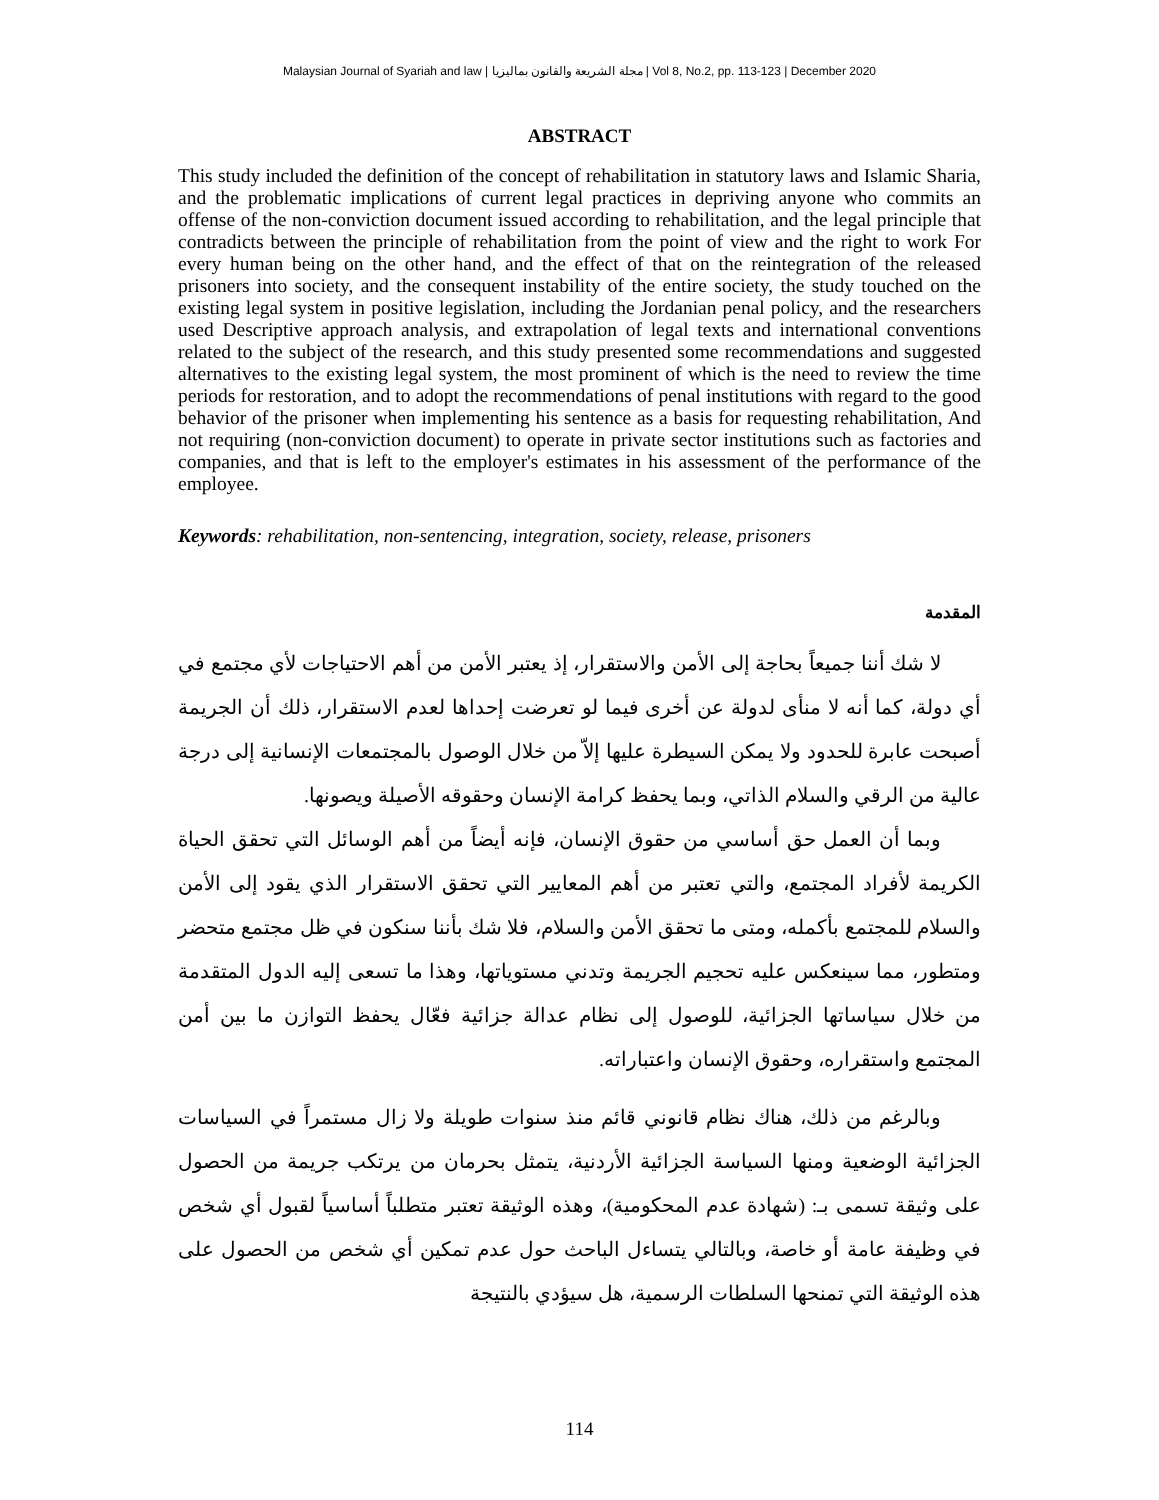Malaysian Journal of Syariah and law | مجلة الشريعة والقانون بماليزيا | Vol 8, No.2, pp. 113-123 | December 2020
ABSTRACT
This study included the definition of the concept of rehabilitation in statutory laws and Islamic Sharia, and the problematic implications of current legal practices in depriving anyone who commits an offense of the non-conviction document issued according to rehabilitation, and the legal principle that contradicts between the principle of rehabilitation from the point of view and the right to work For every human being on the other hand, and the effect of that on the reintegration of the released prisoners into society, and the consequent instability of the entire society, the study touched on the existing legal system in positive legislation, including the Jordanian penal policy, and the researchers used Descriptive approach analysis, and extrapolation of legal texts and international conventions related to the subject of the research, and this study presented some recommendations and suggested alternatives to the existing legal system, the most prominent of which is the need to review the time periods for restoration, and to adopt the recommendations of penal institutions with regard to the good behavior of the prisoner when implementing his sentence as a basis for requesting rehabilitation, And not requiring (non-conviction document) to operate in private sector institutions such as factories and companies, and that is left to the employer's estimates in his assessment of the performance of the employee.
Keywords: rehabilitation, non-sentencing, integration, society, release, prisoners
المقدمة
لا شك أننا جميعاً بحاجة إلى الأمن والاستقرار، إذ يعتبر الأمن من أهم الاحتياجات لأي مجتمع في أي دولة، كما أنه لا منأى لدولة عن أخرى فيما لو تعرضت إحداها لعدم الاستقرار، ذلك أن الجريمة أصبحت عابرة للحدود ولا يمكن السيطرة عليها إلاّ من خلال الوصول بالمجتمعات الإنسانية إلى درجة عالية من الرقي والسلام الذاتي، وبما يحفظ كرامة الإنسان وحقوقه الأصيلة ويصونها.
وبما أن العمل حق أساسي من حقوق الإنسان، فإنه أيضاً من أهم الوسائل التي تحقق الحياة الكريمة لأفراد المجتمع، والتي تعتبر من أهم المعايير التي تحقق الاستقرار الذي يقود إلى الأمن والسلام للمجتمع بأكمله، ومتى ما تحقق الأمن والسلام، فلا شك بأننا سنكون في ظل مجتمع متحضر ومتطور، مما سينعكس عليه تحجيم الجريمة وتدني مستوياتها، وهذا ما تسعى إليه الدول المتقدمة من خلال سياساتها الجزائية، للوصول إلى نظام عدالة جزائية فعّال يحفظ التوازن ما بين أمن المجتمع واستقراره، وحقوق الإنسان واعتباراته.
وبالرغم من ذلك، هناك نظام قانوني قائم منذ سنوات طويلة ولا زال مستمراً في السياسات الجزائية الوضعية ومنها السياسة الجزائية الأردنية، يتمثل بحرمان من يرتكب جريمة من الحصول على وثيقة تسمى بـ: (شهادة عدم المحكومية)، وهذه الوثيقة تعتبر متطلباً أساسياً لقبول أي شخص في وظيفة عامة أو خاصة، وبالتالي يتساءل الباحث حول عدم تمكين أي شخص من الحصول على هذه الوثيقة التي تمنحها السلطات الرسمية، هل سيؤدي بالنتيجة
114